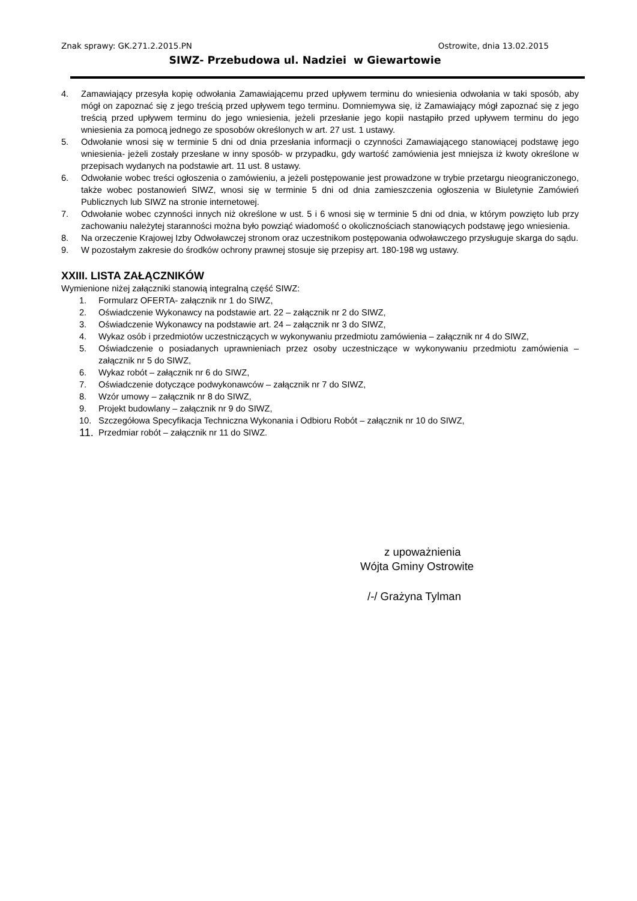Znak sprawy: GK.271.2.2015.PN Ostrowite, dnia 13.02.2015
SIWZ- Przebudowa ul. Nadziei w Giewartowie
4. Zamawiający przesyła kopię odwołania Zamawiającemu przed upływem terminu do wniesienia odwołania w taki sposób, aby mógł on zapoznać się z jego treścią przed upływem tego terminu. Domniemywa się, iż Zamawiający mógł zapoznać się z jego treścią przed upływem terminu do jego wniesienia, jeżeli przesłanie jego kopii nastąpiło przed upływem terminu do jego wniesienia za pomocą jednego ze sposobów określonych w art. 27 ust. 1 ustawy.
5. Odwołanie wnosi się w terminie 5 dni od dnia przesłania informacji o czynności Zamawiającego stanowiącej podstawę jego wniesienia- jeżeli zostały przesłane w inny sposób- w przypadku, gdy wartość zamówienia jest mniejsza iż kwoty określone w przepisach wydanych na podstawie art. 11 ust. 8 ustawy.
6. Odwołanie wobec treści ogłoszenia o zamówieniu, a jeżeli postępowanie jest prowadzone w trybie przetargu nieograniczonego, także wobec postanowień SIWZ, wnosi się w terminie 5 dni od dnia zamieszczenia ogłoszenia w Biuletynie Zamówień Publicznych lub SIWZ na stronie internetowej.
7. Odwołanie wobec czynności innych niż określone w ust. 5 i 6 wnosi się w terminie 5 dni od dnia, w którym powzięto lub przy zachowaniu należytej staranności można było powziąć wiadomość o okolicznościach stanowiących podstawę jego wniesienia.
8. Na orzeczenie Krajowej Izby Odwoławczej stronom oraz uczestnikom postępowania odwoławczego przysługuje skarga do sądu.
9. W pozostałym zakresie do środków ochrony prawnej stosuje się przepisy art. 180-198 wg ustawy.
XXIII. LISTA ZAŁĄCZNIKÓW
Wymienione niżej załączniki stanowią integralną część SIWZ:
1. Formularz OFERTA- załącznik nr 1 do SIWZ,
2. Oświadczenie Wykonawcy na podstawie art. 22 – załącznik nr 2 do SIWZ,
3. Oświadczenie Wykonawcy na podstawie art. 24 – załącznik nr 3 do SIWZ,
4. Wykaz osób i przedmiotów uczestniczących w wykonywaniu przedmiotu zamówienia – załącznik nr 4 do SIWZ,
5. Oświadczenie o posiadanych uprawnieniach przez osoby uczestniczące w wykonywaniu przedmiotu zamówienia – załącznik nr 5 do SIWZ,
6. Wykaz robót – załącznik nr 6 do SIWZ,
7. Oświadczenie dotyczące podwykonawców – załącznik nr 7 do SIWZ,
8. Wzór umowy – załącznik nr 8 do SIWZ,
9. Projekt budowlany – załącznik nr 9 do SIWZ,
10. Szczegółowa Specyfikacja Techniczna Wykonania i Odbioru Robót – załącznik nr 10 do SIWZ,
11. Przedmiar robót – załącznik nr 11 do SIWZ.
z upoważnienia
Wójta Gminy Ostrowite
/-/ Grażyna Tylman